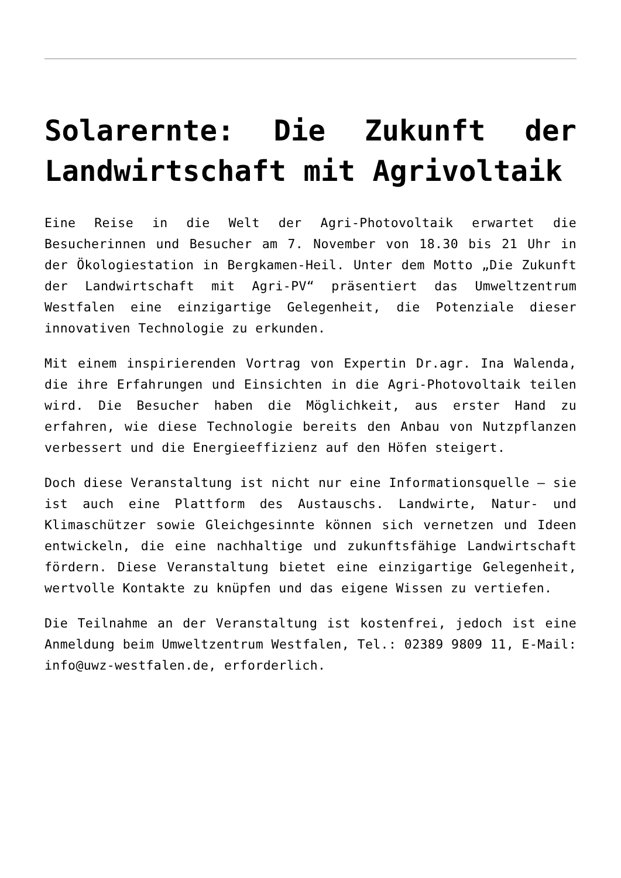Solarernte: Die Zukunft der Landwirtschaft mit Agrivoltaik
Eine Reise in die Welt der Agri-Photovoltaik erwartet die Besucherinnen und Besucher am 7. November von 18.30 bis 21 Uhr in der Ökologiestation in Bergkamen-Heil. Unter dem Motto „Die Zukunft der Landwirtschaft mit Agri-PV“ präsentiert das Umweltzentrum Westfalen eine einzigartige Gelegenheit, die Potenziale dieser innovativen Technologie zu erkunden.
Mit einem inspirierenden Vortrag von Expertin Dr.agr. Ina Walenda, die ihre Erfahrungen und Einsichten in die Agri-Photovoltaik teilen wird. Die Besucher haben die Möglichkeit, aus erster Hand zu erfahren, wie diese Technologie bereits den Anbau von Nutzpflanzen verbessert und die Energieeffizienz auf den Höfen steigert.
Doch diese Veranstaltung ist nicht nur eine Informationsquelle – sie ist auch eine Plattform des Austauschs. Landwirte, Natur- und Klimaschützer sowie Gleichgesinnte können sich vernetzen und Ideen entwickeln, die eine nachhaltige und zukunftsfähige Landwirtschaft fördern. Diese Veranstaltung bietet eine einzigartige Gelegenheit, wertvolle Kontakte zu knüpfen und das eigene Wissen zu vertiefen.
Die Teilnahme an der Veranstaltung ist kostenfrei, jedoch ist eine Anmeldung beim Umweltzentrum Westfalen, Tel.: 02389 9809 11, E-Mail: info@uwz-westfalen.de, erforderlich.